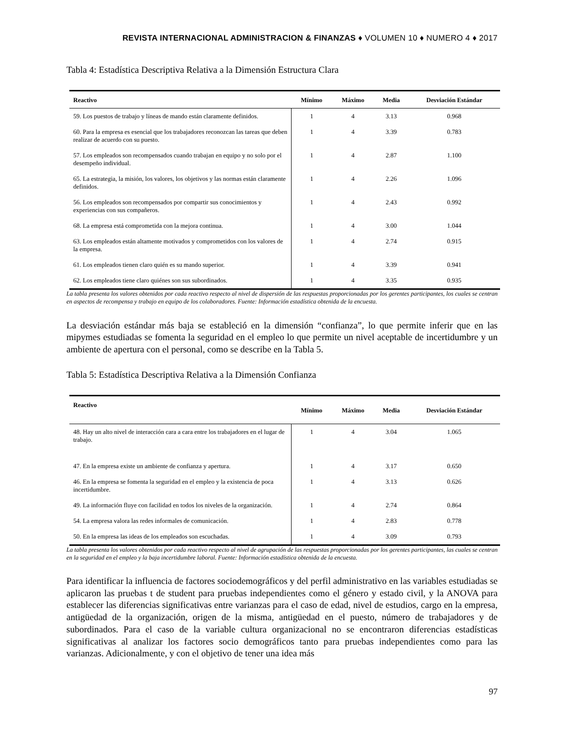REVISTA INTERNACIONAL ADMINISTRACION & FINANZAS ♦ VOLUMEN 10 ♦ NUMERO 4 ♦ 2017
Tabla 4: Estadística Descriptiva Relativa a la Dimensión Estructura Clara
| Reactivo | Mínimo | Máximo | Media | Desviación Estándar |
| --- | --- | --- | --- | --- |
| 59. Los puestos de trabajo y líneas de mando están claramente definidos. | 1 | 4 | 3.13 | 0.968 |
| 60. Para la empresa es esencial que los trabajadores reconozcan las tareas que deben realizar de acuerdo con su puesto. | 1 | 4 | 3.39 | 0.783 |
| 57. Los empleados son recompensados cuando trabajan en equipo y no solo por el desempeño individual. | 1 | 4 | 2.87 | 1.100 |
| 65. La estrategia, la misión, los valores, los objetivos y las normas están claramente definidos. | 1 | 4 | 2.26 | 1.096 |
| 56. Los empleados son recompensados por compartir sus conocimientos y experiencias con sus compañeros. | 1 | 4 | 2.43 | 0.992 |
| 68. La empresa está comprometida con la mejora continua. | 1 | 4 | 3.00 | 1.044 |
| 63. Los empleados están altamente motivados y comprometidos con los valores de la empresa. | 1 | 4 | 2.74 | 0.915 |
| 61. Los empleados tienen claro quién es su mando superior. | 1 | 4 | 3.39 | 0.941 |
| 62. Los empleados tiene claro quiénes son sus subordinados. | 1 | 4 | 3.35 | 0.935 |
La tabla presenta los valores obtenidos por cada reactivo respecto al nivel de dispersión de las respuestas proporcionadas por los gerentes participantes, los cuales se centran en aspectos de recompensa y trabajo en equipo de los colaboradores. Fuente: Información estadística obtenida de la encuesta.
La desviación estándar más baja se estableció en la dimensión “confianza”, lo que permite inferir que en las mipymes estudiadas se fomenta la seguridad en el empleo lo que permite un nivel aceptable de incertidumbre y un ambiente de apertura con el personal, como se describe en la Tabla 5.
Tabla 5: Estadística Descriptiva Relativa a la Dimensión Confianza
| Reactivo | Mínimo | Máximo | Media | Desviación Estándar |
| --- | --- | --- | --- | --- |
| 48. Hay un alto nivel de interacción cara a cara entre los trabajadores en el lugar de trabajo. | 1 | 4 | 3.04 | 1.065 |
| 47. En la empresa existe un ambiente de confianza y apertura. | 1 | 4 | 3.17 | 0.650 |
| 46. En la empresa se fomenta la seguridad en el empleo y la existencia de poca incertidumbre. | 1 | 4 | 3.13 | 0.626 |
| 49. La información fluye con facilidad en todos los niveles de la organización. | 1 | 4 | 2.74 | 0.864 |
| 54. La empresa valora las redes informales de comunicación. | 1 | 4 | 2.83 | 0.778 |
| 50. En la empresa las ideas de los empleados son escuchadas. | 1 | 4 | 3.09 | 0.793 |
La tabla presenta los valores obtenidos por cada reactivo respecto al nivel de agrupación de las respuestas proporcionadas por los gerentes participantes, las cuales se centran en la seguridad en el empleo y la baja incertidumbre laboral. Fuente: Información estadística obtenida de la encuesta.
Para identificar la influencia de factores sociodemográficos y del perfil administrativo en las variables estudiadas se aplicaron las pruebas t de student para pruebas independientes como el género y estado civil, y la ANOVA para establecer las diferencias significativas entre varianzas para el caso de edad, nivel de estudios, cargo en la empresa, antigüedad de la organización, origen de la misma, antigüedad en el puesto, número de trabajadores y de subordinados. Para el caso de la variable cultura organizacional no se encontraron diferencias estadísticas significativas al analizar los factores socio demográficos tanto para pruebas independientes como para las varianzas. Adicionalmente, y con el objetivo de tener una idea más
97